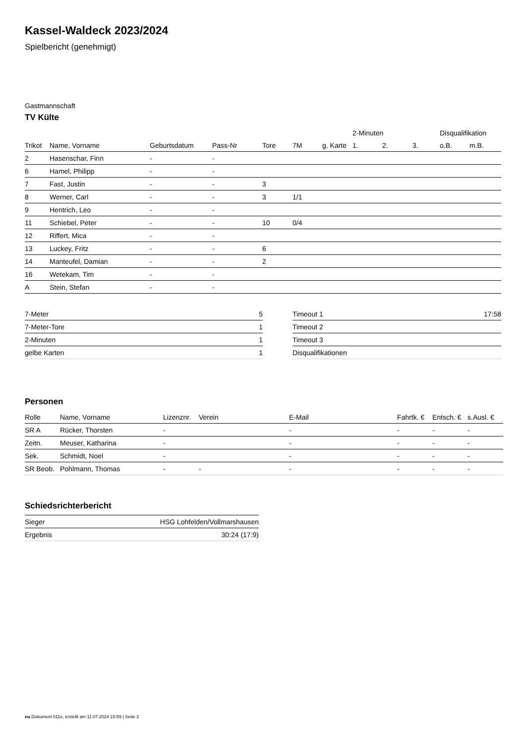Kassel-Waldeck 2023/2024
Spielbericht (genehmigt)
Gastmannschaft
TV Külte
| | | | | | | | 2-Minuten | | | Disqualifikation | |
| --- | --- | --- | --- | --- | --- | --- | --- | --- | --- | --- | --- |
| Trikot | Name, Vorname | Geburtsdatum | Pass-Nr | Tore | 7M | g. Karte | 1. | 2. | 3. | o.B. | m.B. |
| 2 | Hasenschar, Finn | - | - | | | | | | | | |
| 6 | Hamel, Philipp | - | - | | | | | | | | |
| 7 | Fast, Justin | - | - | 3 | | | | | | | |
| 8 | Werner, Carl | - | - | 3 | 1/1 | | | | | | |
| 9 | Hentrich, Leo | - | - | | | | | | | | |
| 11 | Schiebel, Peter | - | - | 10 | 0/4 | | | | | | |
| 12 | Riffert, Mica | - | - | | | | | | | | |
| 13 | Luckey, Fritz | - | - | 6 | | | | | | | |
| 14 | Manteufel, Damian | - | - | 2 | | | | | | | |
| 16 | Wetekam, Tim | - | - | | | | | | | | |
| A | Stein, Stefan | - | - | | | | | | | | |
| 7-Meter | 5 |
| 7-Meter-Tore | 1 |
| 2-Minuten | 1 |
| gelbe Karten | 1 |
| Timeout 1 | 17:58 |
| Timeout 2 | |
| Timeout 3 | |
| Disqualifikationen | |
Personen
| Rolle | Name, Vorname | Lizenznr. | Verein | E-Mail | Fahrtk. € | Entsch. € | s.Ausl. € |
| --- | --- | --- | --- | --- | --- | --- | --- |
| SR A | Rücker, Thorsten | - | | - | - | - | - |
| Zeitn. | Meuser, Katharina | - | | - | - | - | - |
| Sek. | Schmidt, Noel | - | | - | - | - | - |
| SR Beob. | Pohlmann, Thomas | - | - | - | - | - | - |
Schiedsrichterbericht
| Sieger | HSG Lohfelden/Vollmarshausen |
| Ergebnis | 30:24 (17:9) |
nu.Dokument 011e, erstellt am 11.07.2024 15:59 | Seite 2